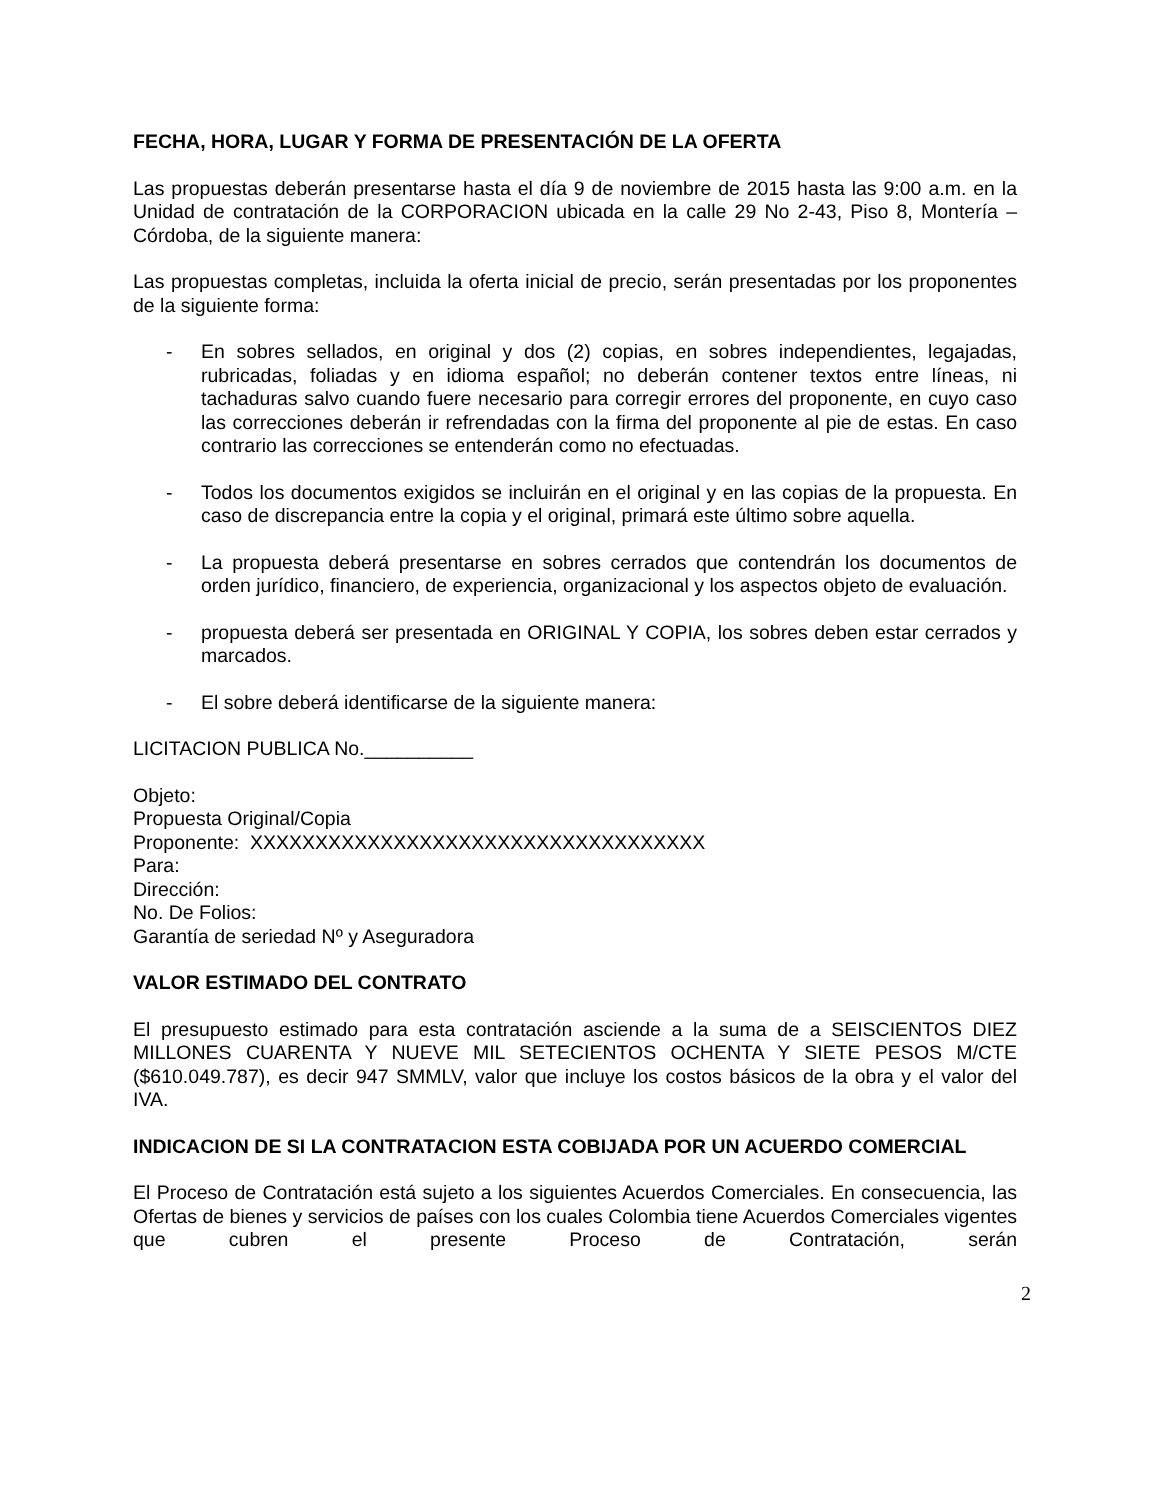FECHA, HORA, LUGAR Y FORMA DE PRESENTACIÓN DE LA OFERTA
Las propuestas deberán presentarse hasta el día 9 de noviembre de 2015 hasta las 9:00 a.m. en la Unidad de contratación de la CORPORACION ubicada en la calle 29 No 2-43, Piso 8, Montería – Córdoba, de la siguiente manera:
Las propuestas completas, incluida la oferta inicial de precio, serán presentadas por los proponentes de la siguiente forma:
- En sobres sellados, en original y dos (2) copias, en sobres independientes, legajadas, rubricadas, foliadas y en idioma español; no deberán contener textos entre líneas, ni tachaduras salvo cuando fuere necesario para corregir errores del proponente, en cuyo caso las correcciones deberán ir refrendadas con la firma del proponente al pie de estas. En caso contrario las correcciones se entenderán como no efectuadas.
- Todos los documentos exigidos se incluirán en el original y en las copias de la propuesta. En caso de discrepancia entre la copia y el original, primará este último sobre aquella.
- La propuesta deberá presentarse en sobres cerrados que contendrán los documentos de orden jurídico, financiero, de experiencia, organizacional y los aspectos objeto de evaluación.
- propuesta deberá ser presentada en ORIGINAL Y COPIA, los sobres deben estar cerrados y marcados.
- El sobre deberá identificarse de la siguiente manera:
LICITACION PUBLICA No.__________
Objeto:
Propuesta Original/Copia
Proponente: XXXXXXXXXXXXXXXXXXXXXXXXXXXXXXXXXXX
Para:
Dirección:
No. De Folios:
Garantía de seriedad Nº y Aseguradora
VALOR ESTIMADO DEL CONTRATO
El presupuesto estimado para esta contratación asciende a la suma de a SEISCIENTOS DIEZ MILLONES CUARENTA Y NUEVE MIL SETECIENTOS OCHENTA Y SIETE PESOS M/CTE ($610.049.787), es decir 947 SMMLV, valor que incluye los costos básicos de la obra y el valor del IVA.
INDICACION DE SI LA CONTRATACION ESTA COBIJADA POR UN ACUERDO COMERCIAL
El Proceso de Contratación está sujeto a los siguientes Acuerdos Comerciales. En consecuencia, las Ofertas de bienes y servicios de países con los cuales Colombia tiene Acuerdos Comerciales vigentes que cubren el presente Proceso de Contratación, serán
2